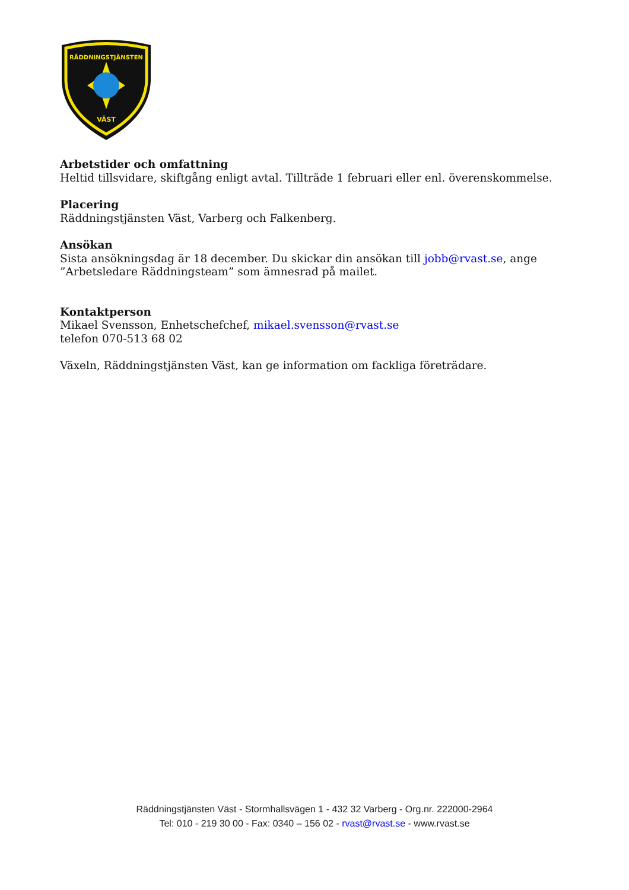RÄDDNINGSTJÄNSTEN
VÄST
Arbetstider och omfattning
Heltid tillsvidare, skiftgång enligt avtal. Tillträde 1 februari eller enl. överenskommelse.
Placering
Räddningstjänsten Väst, Varberg och Falkenberg.
Ansökan
Sista ansökningsdag är 18 december. Du skickar din ansökan till jobb@rvast.se, ange ”Arbetsledare Räddningsteam” som ämnesrad på mailet.
Kontaktperson
Mikael Svensson, Enhetschefchef, mikael.svensson@rvast.se
telefon 070-513 68 02
Växeln, Räddningstjänsten Väst, kan ge information om fackliga företrädare.
Räddningstjänsten Väst - Stormhallsvägen 1 - 432 32 Varberg - Org.nr. 222000-2964
Tel: 010 - 219 30 00 - Fax: 0340 – 156 02 - rvast@rvast.se - www.rvast.se